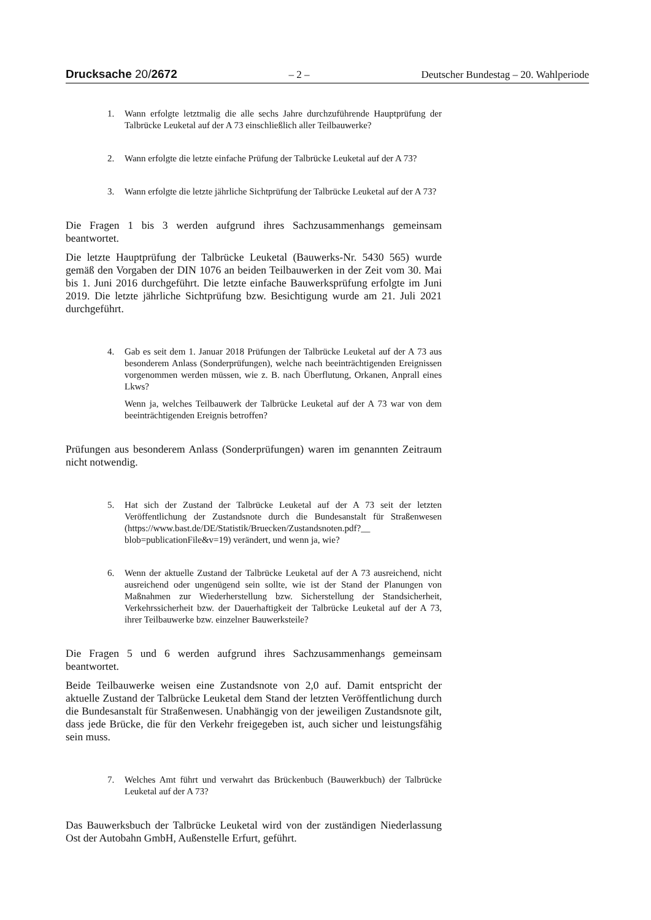Drucksache 20/2672 – 2 – Deutscher Bundestag – 20. Wahlperiode
1. Wann erfolgte letztmalig die alle sechs Jahre durchzuführende Hauptprüfung der Talbrücke Leuketal auf der A 73 einschließlich aller Teilbauwerke?
2. Wann erfolgte die letzte einfache Prüfung der Talbrücke Leuketal auf der A 73?
3. Wann erfolgte die letzte jährliche Sichtprüfung der Talbrücke Leuketal auf der A 73?
Die Fragen 1 bis 3 werden aufgrund ihres Sachzusammenhangs gemeinsam beantwortet.
Die letzte Hauptprüfung der Talbrücke Leuketal (Bauwerks-Nr. 5430 565) wurde gemäß den Vorgaben der DIN 1076 an beiden Teilbauwerken in der Zeit vom 30. Mai bis 1. Juni 2016 durchgeführt. Die letzte einfache Bauwerksprüfung erfolgte im Juni 2019. Die letzte jährliche Sichtprüfung bzw. Besichtigung wurde am 21. Juli 2021 durchgeführt.
4. Gab es seit dem 1. Januar 2018 Prüfungen der Talbrücke Leuketal auf der A 73 aus besonderem Anlass (Sonderprüfungen), welche nach beeinträchtigenden Ereignissen vorgenommen werden müssen, wie z. B. nach Überflutung, Orkanen, Anprall eines Lkws?
Wenn ja, welches Teilbauwerk der Talbrücke Leuketal auf der A 73 war von dem beeinträchtigenden Ereignis betroffen?
Prüfungen aus besonderem Anlass (Sonderprüfungen) waren im genannten Zeitraum nicht notwendig.
5. Hat sich der Zustand der Talbrücke Leuketal auf der A 73 seit der letzten Veröffentlichung der Zustandsnote durch die Bundesanstalt für Straßenwesen (https://www.bast.de/DE/Statistik/Bruecken/Zustandsnoten.pdf?__ blob=publicationFile&v=19) verändert, und wenn ja, wie?
6. Wenn der aktuelle Zustand der Talbrücke Leuketal auf der A 73 ausreichend, nicht ausreichend oder ungenügend sein sollte, wie ist der Stand der Planungen von Maßnahmen zur Wiederherstellung bzw. Sicherstellung der Standsicherheit, Verkehrssicherheit bzw. der Dauerhaftigkeit der Talbrücke Leuketal auf der A 73, ihrer Teilbauwerke bzw. einzelner Bauwerksteile?
Die Fragen 5 und 6 werden aufgrund ihres Sachzusammenhangs gemeinsam beantwortet.
Beide Teilbauwerke weisen eine Zustandsnote von 2,0 auf. Damit entspricht der aktuelle Zustand der Talbrücke Leuketal dem Stand der letzten Veröffentlichung durch die Bundesanstalt für Straßenwesen. Unabhängig von der jeweiligen Zustandsnote gilt, dass jede Brücke, die für den Verkehr freigegeben ist, auch sicher und leistungsfähig sein muss.
7. Welches Amt führt und verwahrt das Brückenbuch (Bauwerkbuch) der Talbrücke Leuketal auf der A 73?
Das Bauwerksbuch der Talbrücke Leuketal wird von der zuständigen Niederlassung Ost der Autobahn GmbH, Außenstelle Erfurt, geführt.